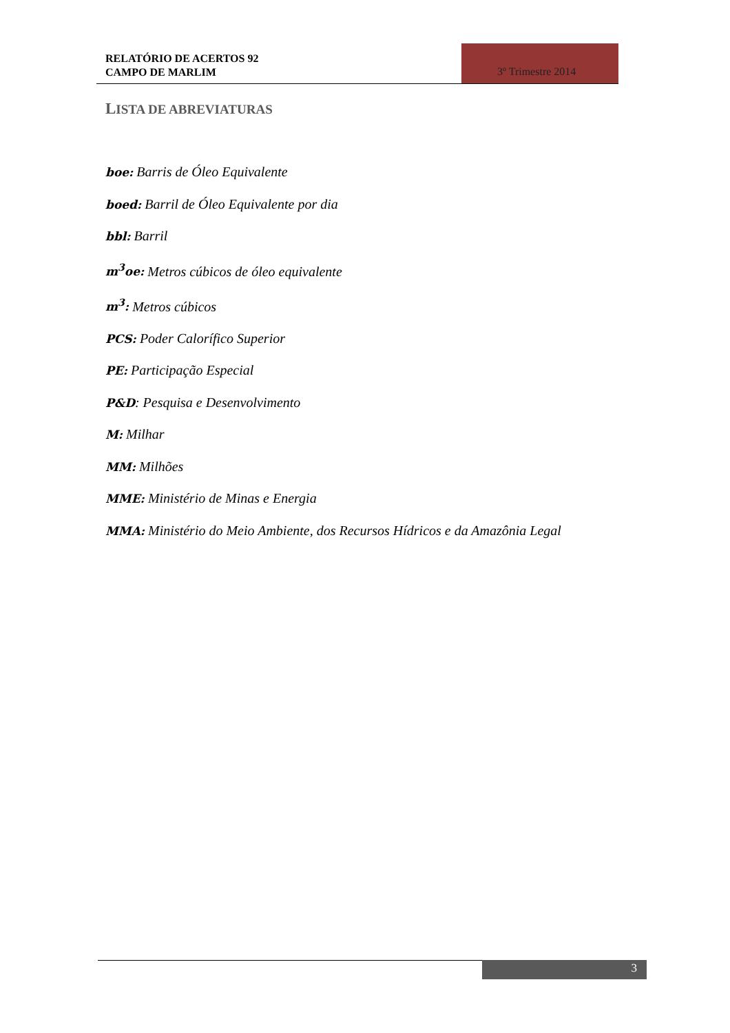RELATÓRIO DE ACERTOS 92
CAMPO DE MARLIM
3º Trimestre 2014
LISTA DE ABREVIATURAS
boe: Barris de Óleo Equivalente
boed: Barril de Óleo Equivalente por dia
bbl: Barril
m<sup>3</sup>oe: Metros cúbicos de óleo equivalente
m<sup>3</sup>: Metros cúbicos
PCS: Poder Calorífico Superior
PE: Participação Especial
P&D: Pesquisa e Desenvolvimento
M: Milhar
MM: Milhões
MME: Ministério de Minas e Energia
MMA: Ministério do Meio Ambiente, dos Recursos Hídricos e da Amazônia Legal
3